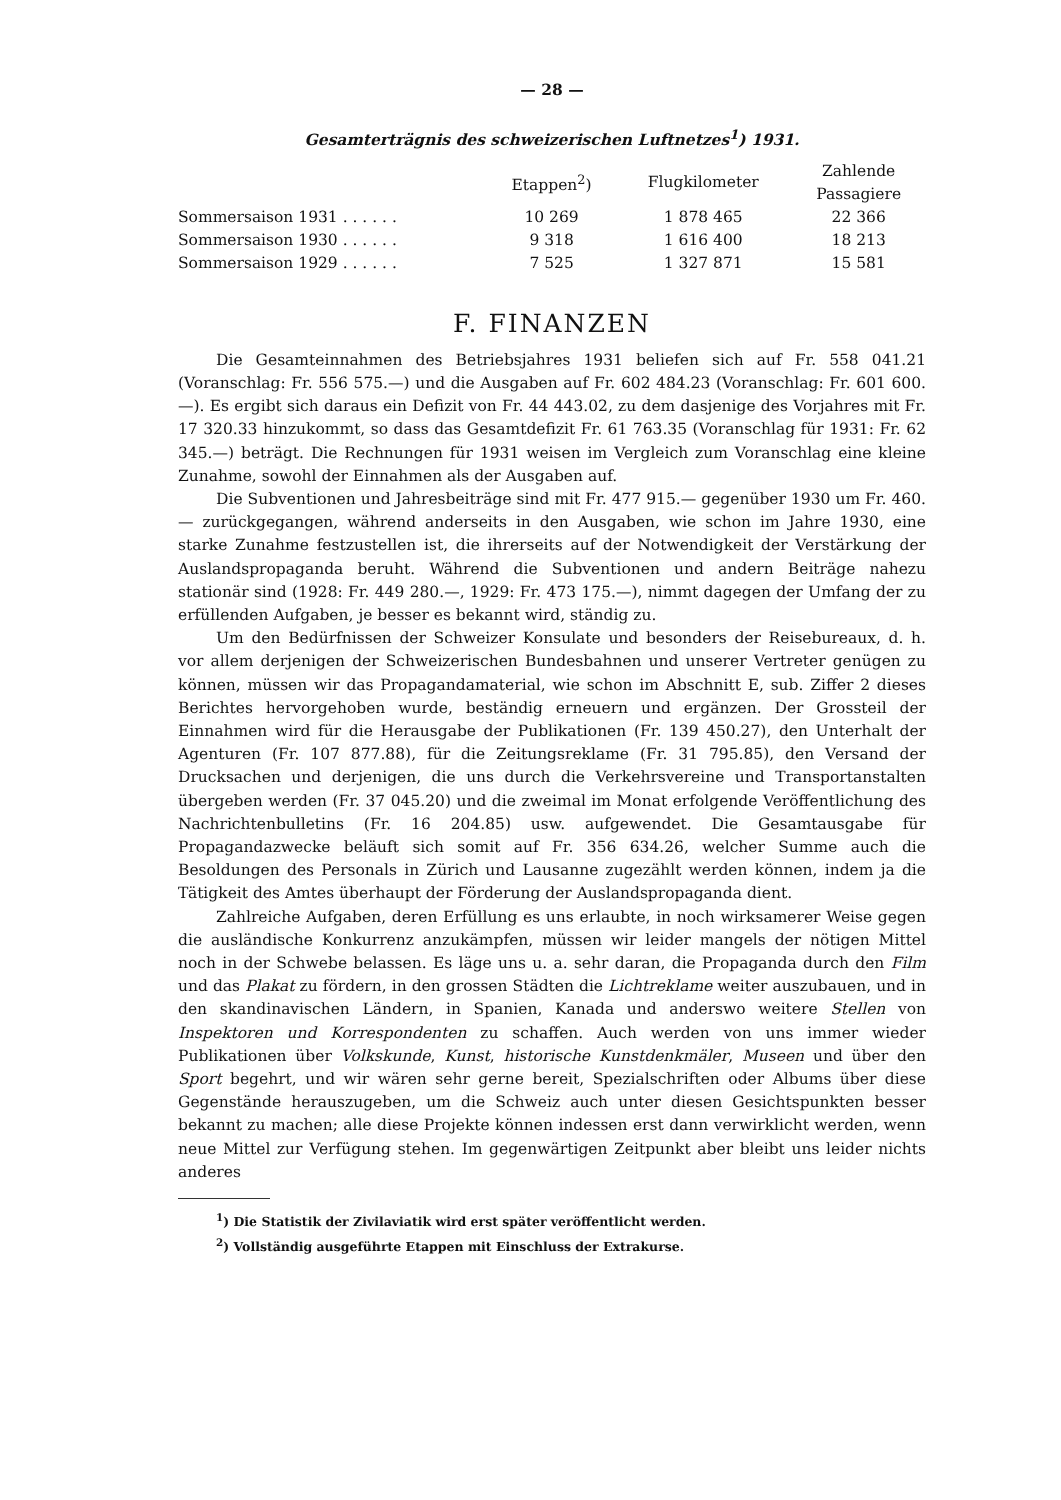— 28 —
Gesamterträgnis des schweizerischen Luftnetzes<sup>1</sup>) 1931.
| | Etappen<sup>2</sup>) | Flugkilometer | Zahlende Passagiere |
| --- | --- | --- | --- |
| Sommersaison 1931 . . . . . . | 10 269 | 1 878 465 | 22 366 |
| Sommersaison 1930 . . . . . . | 9 318 | 1 616 400 | 18 213 |
| Sommersaison 1929 . . . . . . | 7 525 | 1 327 871 | 15 581 |
F. FINANZEN
Die Gesamteinnahmen des Betriebsjahres 1931 beliefen sich auf Fr. 558 041.21 (Voranschlag: Fr. 556 575.—) und die Ausgaben auf Fr. 602 484.23 (Voranschlag: Fr. 601 600.—). Es ergibt sich daraus ein Defizit von Fr. 44 443.02, zu dem dasjenige des Vorjahres mit Fr. 17 320.33 hinzukommt, so dass das Gesamtdefizit Fr. 61 763.35 (Voranschlag für 1931: Fr. 62 345.—) beträgt. Die Rechnungen für 1931 weisen im Vergleich zum Voranschlag eine kleine Zunahme, sowohl der Einnahmen als der Ausgaben auf.
Die Subventionen und Jahresbeiträge sind mit Fr. 477 915.— gegenüber 1930 um Fr. 460.— zurückgegangen, während anderseits in den Ausgaben, wie schon im Jahre 1930, eine starke Zunahme festzustellen ist, die ihrerseits auf der Notwendigkeit der Verstärkung der Auslandspropaganda beruht. Während die Subventionen und andern Beiträge nahezu stationär sind (1928: Fr. 449 280.—, 1929: Fr. 473 175.—), nimmt dagegen der Umfang der zu erfüllenden Aufgaben, je besser es bekannt wird, ständig zu.
Um den Bedürfnissen der Schweizer Konsulate und besonders der Reisebureaux, d. h. vor allem derjenigen der Schweizerischen Bundesbahnen und unserer Vertreter genügen zu können, müssen wir das Propagandamaterial, wie schon im Abschnitt E, sub. Ziffer 2 dieses Berichtes hervorgehoben wurde, beständig erneuern und ergänzen. Der Grossteil der Einnahmen wird für die Herausgabe der Publikationen (Fr. 139 450.27), den Unterhalt der Agenturen (Fr. 107 877.88), für die Zeitungsreklame (Fr. 31 795.85), den Versand der Drucksachen und derjenigen, die uns durch die Verkehrsvereine und Transportanstalten übergeben werden (Fr. 37 045.20) und die zweimal im Monat erfolgende Veröffentlichung des Nachrichtenbulletins (Fr. 16 204.85) usw. aufgewendet. Die Gesamtausgabe für Propagandazwecke beläuft sich somit auf Fr. 356 634.26, welcher Summe auch die Besoldungen des Personals in Zürich und Lausanne zugezählt werden können, indem ja die Tätigkeit des Amtes überhaupt der Förderung der Auslandspropaganda dient.
Zahlreiche Aufgaben, deren Erfüllung es uns erlaubte, in noch wirksamerer Weise gegen die ausländische Konkurrenz anzukämpfen, müssen wir leider mangels der nötigen Mittel noch in der Schwebe belassen. Es läge uns u. a. sehr daran, die Propaganda durch den Film und das Plakat zu fördern, in den grossen Städten die Lichtreklame weiter auszubauen, und in den skandinavischen Ländern, in Spanien, Kanada und anderswo weitere Stellen von Inspektoren und Korrespondenten zu schaffen. Auch werden von uns immer wieder Publikationen über Volkskunde, Kunst, historische Kunstdenkmäler, Museen und über den Sport begehrt, und wir wären sehr gerne bereit, Spezialschriften oder Albums über diese Gegenstände herauszugeben, um die Schweiz auch unter diesen Gesichtspunkten besser bekannt zu machen; alle diese Projekte können indessen erst dann verwirklicht werden, wenn neue Mittel zur Verfügung stehen. Im gegenwärtigen Zeitpunkt aber bleibt uns leider nichts anderes
<sup>1</sup>) Die Statistik der Zivilaviatik wird erst später veröffentlicht werden.
<sup>2</sup>) Vollständig ausgeführte Etappen mit Einschluss der Extrakurse.